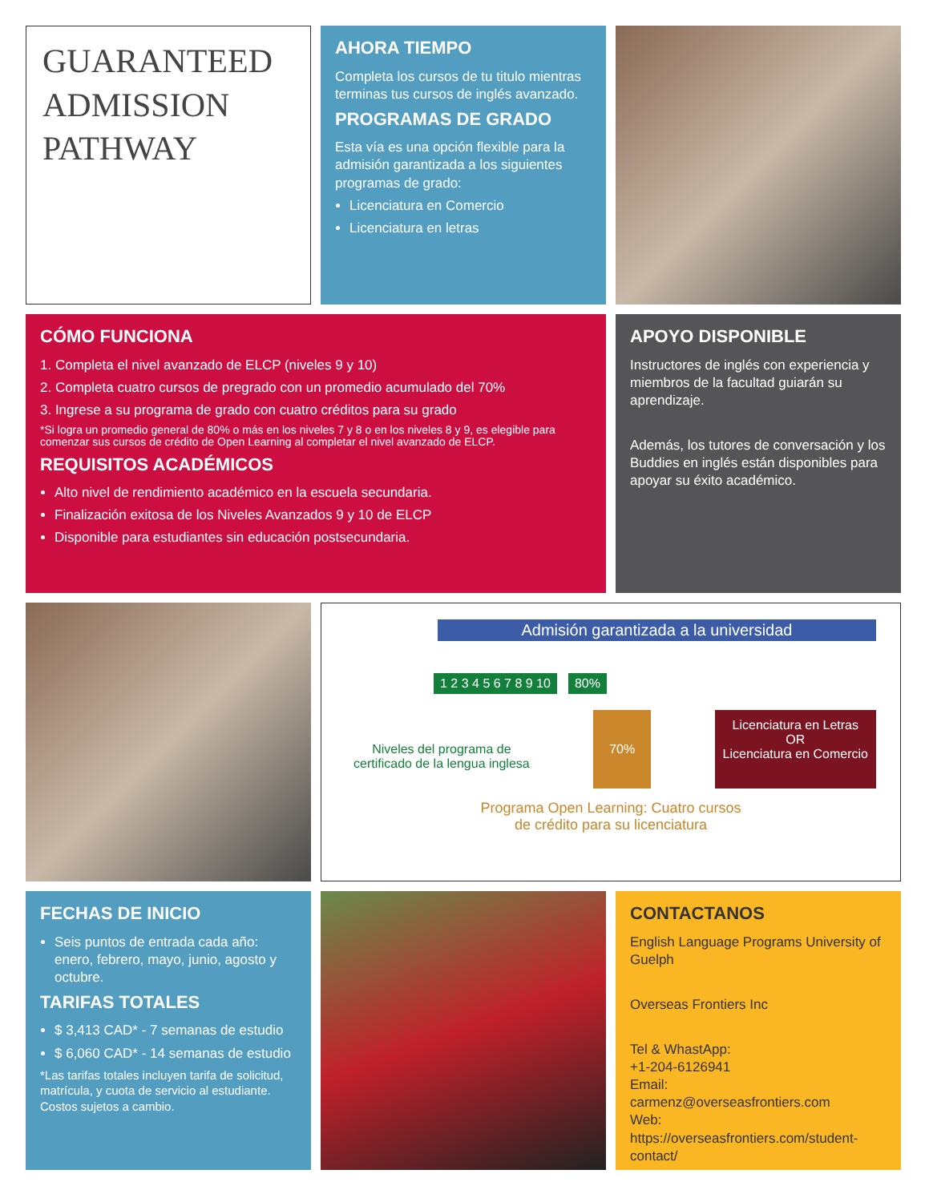GUARANTEED ADMISSION PATHWAY
AHORA TIEMPO
Completa los cursos de tu titulo mientras terminas tus cursos de inglés avanzado.
PROGRAMAS DE GRADO
Esta vía es una opción flexible para la admisión garantizada a los siguientes programas de grado:
Licenciatura en Comercio
Licenciatura en letras
CÓMO FUNCIONA
1. Completa el nivel avanzado de ELCP (niveles 9 y 10)
2. Completa cuatro cursos de pregrado con un promedio acumulado del 70%
3. Ingrese a su programa de grado con cuatro créditos para su grado
*Si logra un promedio general de 80% o más en los niveles 7 y 8 o en los niveles 8 y 9, es elegible para comenzar sus cursos de crédito de Open Learning al completar el nivel avanzado de ELCP.
REQUISITOS ACADÉMICOS
Alto nivel de rendimiento académico en la escuela secundaria.
Finalización exitosa de los Niveles Avanzados 9 y 10 de ELCP
Disponible para estudiantes sin educación postsecundaria.
APOYO DISPONIBLE
Instructores de inglés con experiencia y miembros de la facultad guiarán su aprendizaje.
Además, los tutores de conversación y los Buddies en inglés están disponibles para apoyar su éxito académico.
Admisión garantizada a la universidad
1 2 3 4 5 6 7 8 9 10 80%
Niveles del programa de
certificado de la lengua inglesa
70%
Licenciatura en Letras
OR
Licenciatura en Comercio
Programa Open Learning: Cuatro cursos
de crédito para su licenciatura
FECHAS DE INICIO
Seis puntos de entrada cada año: enero, febrero, mayo, junio, agosto y octubre.
TARIFAS TOTALES
$ 3,413 CAD* - 7 semanas de estudio
$ 6,060 CAD* - 14 semanas de estudio
*Las tarifas totales incluyen tarifa de solicitud, matrícula, y cuota de servicio al estudiante. Costos sujetos a cambio.
CONTACTANOS
English Language Programs University of Guelph
Overseas Frontiers Inc
Tel & WhastApp:
+1-204-6126941
Email:
carmenz@overseasfrontiers.com
Web:
https://overseasfrontiers.com/student-contact/